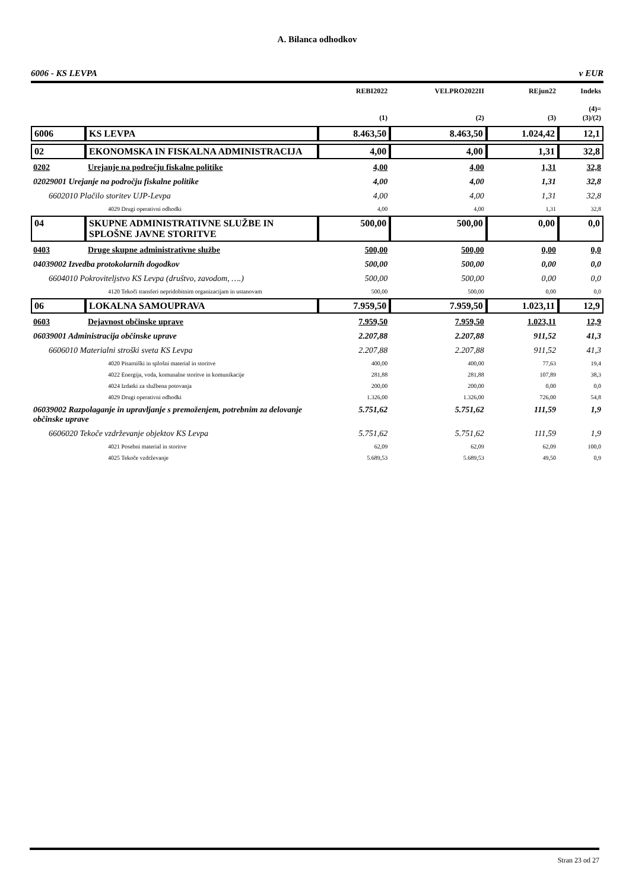A. Bilanca odhodkov
6006 - KS LEVPA v EUR
| | | REBI2022 (1) | VELPRO2022II (2) | REjun22 (3) | Indeks (4)= (3)/(2) |
| --- | --- | --- | --- | --- | --- |
| 6006 | KS LEVPA | 8.463,50 | 8.463,50 | 1.024,42 | 12,1 |
| 02 | EKONOMSKA IN FISKALNA ADMINISTRACIJA | 4,00 | 4,00 | 1,31 | 32,8 |
| 0202 | Urejanje na področju fiskalne politike | 4,00 | 4,00 | 1,31 | 32,8 |
| 02029001 Urejanje na področju fiskalne politike | | 4,00 | 4,00 | 1,31 | 32,8 |
| 6602010 Plačilo storitev UJP-Levpa | | 4,00 | 4,00 | 1,31 | 32,8 |
| 4029 Drugi operativni odhodki | | 4,00 | 4,00 | 1,31 | 32,8 |
| 04 | SKUPNE ADMINISTRATIVNE SLUŽBE IN SPLOŠNE JAVNE STORITVE | 500,00 | 500,00 | 0,00 | 0,0 |
| 0403 | Druge skupne administrativne službe | 500,00 | 500,00 | 0,00 | 0,0 |
| 04039002 Izvedba protokolarnih dogodkov | | 500,00 | 500,00 | 0,00 | 0,0 |
| 6604010 Pokroviteljstvo KS Levpa (društvo, zavodom, ….) | | 500,00 | 500,00 | 0,00 | 0,0 |
| 4120 Tekoči transferi nepridobitnim organizacijam in ustanovam | | 500,00 | 500,00 | 0,00 | 0,0 |
| 06 | LOKALNA SAMOUPRAVA | 7.959,50 | 7.959,50 | 1.023,11 | 12,9 |
| 0603 | Dejavnost občinske uprave | 7.959,50 | 7.959,50 | 1.023,11 | 12,9 |
| 06039001 Administracija občinske uprave | | 2.207,88 | 2.207,88 | 911,52 | 41,3 |
| 6606010 Materialni stroški sveta KS Levpa | | 2.207,88 | 2.207,88 | 911,52 | 41,3 |
| 4020 Pisarniški in splošni material in storitve | | 400,00 | 400,00 | 77,63 | 19,4 |
| 4022 Energija, voda, komunalne storitve in komunikacije | | 281,88 | 281,88 | 107,89 | 38,3 |
| 4024 Izdatki za službena potovanja | | 200,00 | 200,00 | 0,00 | 0,0 |
| 4029 Drugi operativni odhodki | | 1.326,00 | 1.326,00 | 726,00 | 54,8 |
| 06039002 Razpolaganje in upravljanje s premoženjem, potrebnim za delovanje občinske uprave | | 5.751,62 | 5.751,62 | 111,59 | 1,9 |
| 6606020 Tekoče vzdrževanje objektov KS Levpa | | 5.751,62 | 5.751,62 | 111,59 | 1,9 |
| 4021 Posebni material in storitve | | 62,09 | 62,09 | 62,09 | 100,0 |
| 4025 Tekoče vzdrževanje | | 5.689,53 | 5.689,53 | 49,50 | 0,9 |
Stran 23 od 27